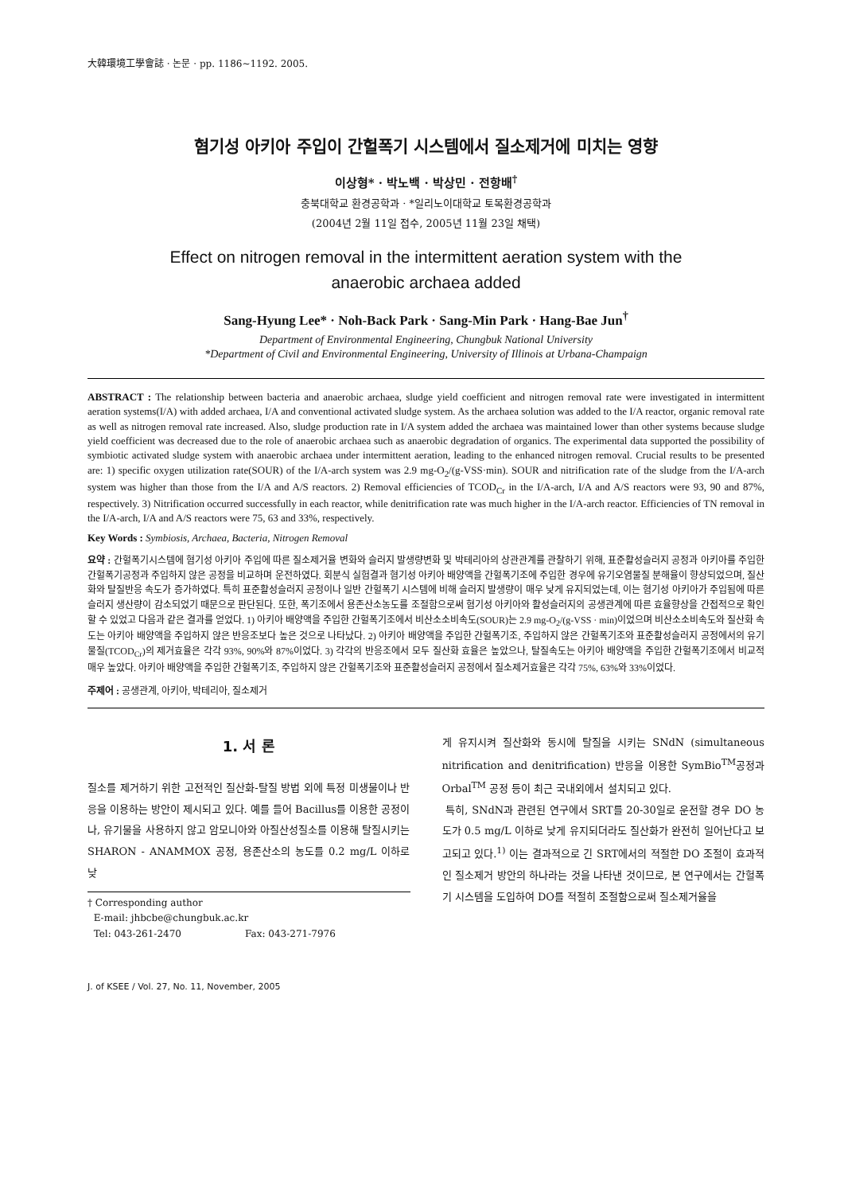大韓環境工學會誌 · 논문 · pp. 1186∼1192. 2005.
혐기성 아키아 주입이 간헐폭기 시스템에서 질소제거에 미치는 영향
이상형* · 박노백 · 박상민 · 전항배<sup>†</sup>
충북대학교 환경공학과 · *일리노이대학교 토목환경공학과
(2004년 2월 11일 접수, 2005년 11월 23일 채택)
Effect on nitrogen removal in the intermittent aeration system with the
anaerobic archaea added
Sang-Hyung Lee* · Noh-Back Park · Sang-Min Park · Hang-Bae Jun<sup>†</sup>
Department of Environmental Engineering, Chungbuk National University
*Department of Civil and Environmental Engineering, University of Illinois at Urbana-Champaign
ABSTRACT : The relationship between bacteria and anaerobic archaea, sludge yield coefficient and nitrogen removal rate were investigated in intermittent aeration systems(I/A) with added archaea, I/A and conventional activated sludge system. As the archaea solution was added to the I/A reactor, organic removal rate as well as nitrogen removal rate increased. Also, sludge production rate in I/A system added the archaea was maintained lower than other systems because sludge yield coefficient was decreased due to the role of anaerobic archaea such as anaerobic degradation of organics. The experimental data supported the possibility of symbiotic activated sludge system with anaerobic archaea under intermittent aeration, leading to the enhanced nitrogen removal. Crucial results to be presented are: 1) specific oxygen utilization rate(SOUR) of the I/A-arch system was 2.9 mg-O<sub>2</sub>/(g-VSS·min). SOUR and nitrification rate of the sludge from the I/A-arch system was higher than those from the I/A and A/S reactors. 2) Removal efficiencies of TCOD<sub>Cr</sub> in the I/A-arch, I/A and A/S reactors were 93, 90 and 87%, respectively. 3) Nitrification occurred successfully in each reactor, while denitrification rate was much higher in the I/A-arch reactor. Efficiencies of TN removal in the I/A-arch, I/A and A/S reactors were 75, 63 and 33%, respectively.
Key Words : Symbiosis, Archaea, Bacteria, Nitrogen Removal
요약 : 간헐폭기시스템에 혐기성 아키아 주입에 따른 질소제거율 변화와 슬러지 발생량변화 및 박테리아의 상관관계를 관찰하기 위해, 표준활성슬러지 공정과 아키아를 주입한 간헐폭기공정과 주입하지 않은 공정을 비교하며 운전하였다. 회분식 실험결과 혐기성 아키아 배양액을 간헐폭기조에 주입한 경우에 유기오염물질 분해율이 향상되었으며, 질산화와 탈질반응 속도가 증가하였다. 특히 표준활성슬러지 공정이나 일반 간헐폭기 시스템에 비해 슬러지 발생량이 매우 낮게 유지되었는데, 이는 혐기성 아키아가 주입됨에 따른 슬러지 생산량이 감소되었기 때문으로 판단된다. 또한, 폭기조에서 용존산소농도를 조절함으로써 혐기성 아키아와 활성슬러지의 공생관계에 따른 효율향상을 간접적으로 확인할 수 있었고 다음과 같은 결과를 얻었다. 1) 아키아 배양액을 주입한 간헐폭기조에서 비산소소비속도(SOUR)는 2.9 mg-O<sub>2</sub>/(g-VSS · min)이었으며 비산소소비속도와 질산화 속도는 아키아 배양액을 주입하지 않은 반응조보다 높은 것으로 나타났다. 2) 아키아 배양액을 주입한 간헐폭기조, 주입하지 않은 간헐폭기조와 표준활성슬러지 공정에서의 유기물질(TCOD<sub>Cr</sub>)의 제거효율은 각각 93%, 90%와 87%이었다. 3) 각각의 반응조에서 모두 질산화 효율은 높았으나, 탈질속도는 아키아 배양액을 주입한 간헐폭기조에서 비교적 매우 높았다. 아키아 배양액을 주입한 간헐폭기조, 주입하지 않은 간헐폭기조와 표준활성슬러지 공정에서 질소제거효율은 각각 75%, 63%와 33%이었다.
주제어 : 공생관계, 아키아, 박테리아, 질소제거
1. 서 론
질소를 제거하기 위한 고전적인 질산화-탈질 방법 외에 특정 미생물이나 반응을 이용하는 방안이 제시되고 있다. 예를 들어 Bacillus를 이용한 공정이나, 유기물을 사용하지 않고 암모니아와 아질산성질소를 이용해 탈질시키는 SHARON - ANAMMOX 공정, 용존산소의 농도를 0.2 mg/L 이하로 낮
† Corresponding author
E-mail: jhbcbe@chungbuk.ac.kr
Tel: 043-261-2470 Fax: 043-271-7976
게 유지시켜 질산화와 동시에 탈질을 시키는 SNdN (simultaneous nitrification and denitrification) 반응을 이용한 SymBio<sup>TM</sup>공정과 Orbal<sup>TM</sup> 공정 등이 최근 국내외에서 설치되고 있다.
특히, SNdN과 관련된 연구에서 SRT를 20-30일로 운전할 경우 DO 농도가 0.5 mg/L 이하로 낮게 유지되더라도 질산화가 완전히 일어난다고 보고되고 있다.<sup>1)</sup> 이는 결과적으로 긴 SRT에서의 적절한 DO 조절이 효과적인 질소제거 방안의 하나라는 것을 나타낸 것이므로, 본 연구에서는 간헐폭기 시스템을 도입하여 DO를 적절히 조절함으로써 질소제거율을
J. of KSEE / Vol. 27, No. 11, November, 2005